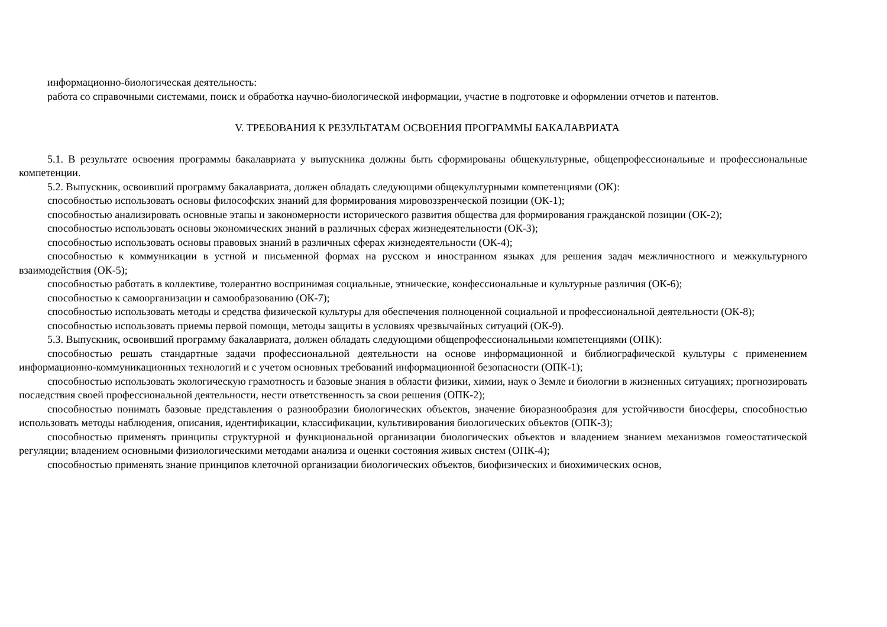информационно-биологическая деятельность:
работа со справочными системами, поиск и обработка научно-биологической информации, участие в подготовке и оформлении отчетов и патентов.
V. ТРЕБОВАНИЯ К РЕЗУЛЬТАТАМ ОСВОЕНИЯ ПРОГРАММЫ БАКАЛАВРИАТА
5.1. В результате освоения программы бакалавриата у выпускника должны быть сформированы общекультурные, общепрофессиональные и профессиональные компетенции.
5.2. Выпускник, освоивший программу бакалавриата, должен обладать следующими общекультурными компетенциями (ОК):
способностью использовать основы философских знаний для формирования мировоззренческой позиции (ОК-1);
способностью анализировать основные этапы и закономерности исторического развития общества для формирования гражданской позиции (ОК-2);
способностью использовать основы экономических знаний в различных сферах жизнедеятельности (ОК-3);
способностью использовать основы правовых знаний в различных сферах жизнедеятельности (ОК-4);
способностью к коммуникации в устной и письменной формах на русском и иностранном языках для решения задач межличностного и межкультурного взаимодействия (ОК-5);
способностью работать в коллективе, толерантно воспринимая социальные, этнические, конфессиональные и культурные различия (ОК-6);
способностью к самоорганизации и самообразованию (ОК-7);
способностью использовать методы и средства физической культуры для обеспечения полноценной социальной и профессиональной деятельности (ОК-8);
способностью использовать приемы первой помощи, методы защиты в условиях чрезвычайных ситуаций (ОК-9).
5.3. Выпускник, освоивший программу бакалавриата, должен обладать следующими общепрофессиональными компетенциями (ОПК):
способностью решать стандартные задачи профессиональной деятельности на основе информационной и библиографической культуры с применением информационно-коммуникационных технологий и с учетом основных требований информационной безопасности (ОПК-1);
способностью использовать экологическую грамотность и базовые знания в области физики, химии, наук о Земле и биологии в жизненных ситуациях; прогнозировать последствия своей профессиональной деятельности, нести ответственность за свои решения (ОПК-2);
способностью понимать базовые представления о разнообразии биологических объектов, значение биоразнообразия для устойчивости биосферы, способностью использовать методы наблюдения, описания, идентификации, классификации, культивирования биологических объектов (ОПК-3);
способностью применять принципы структурной и функциональной организации биологических объектов и владением знанием механизмов гомеостатической регуляции; владением основными физиологическими методами анализа и оценки состояния живых систем (ОПК-4);
способностью применять знание принципов клеточной организации биологических объектов, биофизических и биохимических основ,